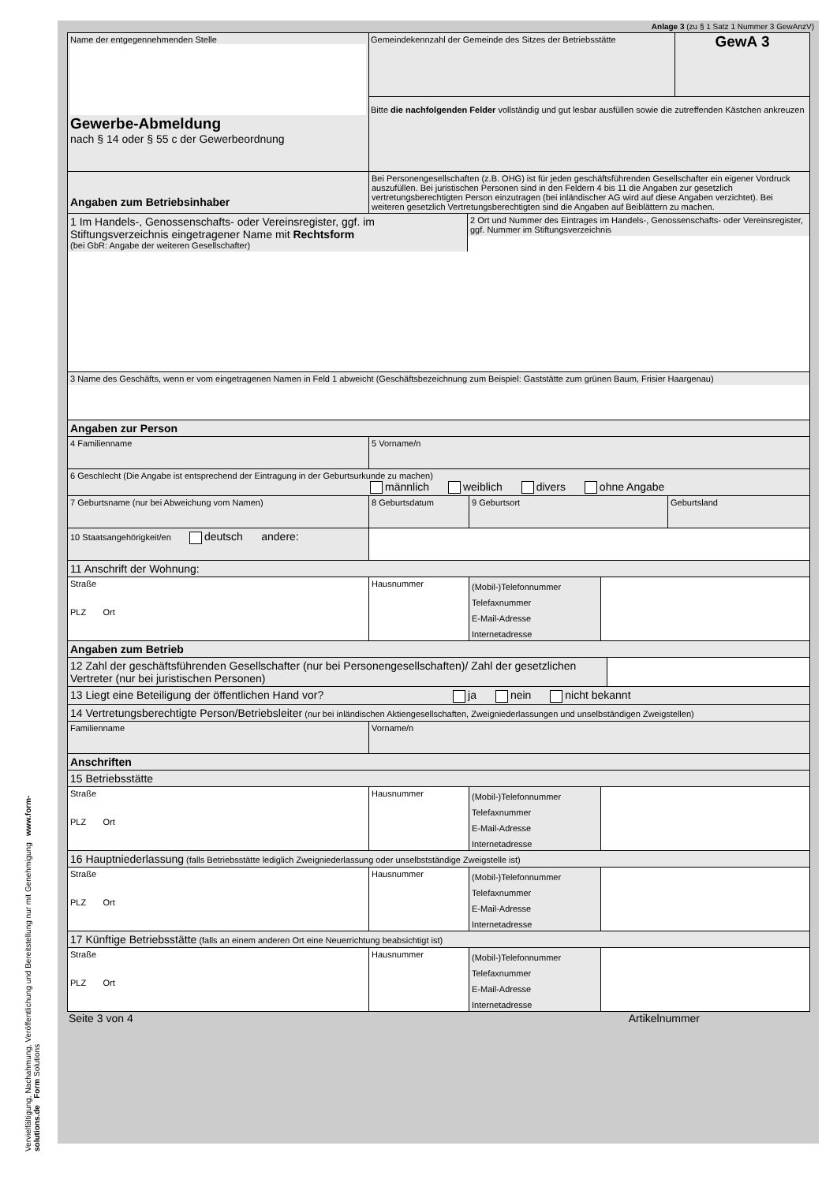Vervielfältigung, Nachahmung, Veröffentlichung und Bereitstellung nur mit Genehmigung www.form-solutions.de Form Solutions
Anlage 3 (zu § 1 Satz 1 Nummer 3 GewAnzV)
Name der entgegennehmenden Stelle
Gewerbe-Abmeldung
nach § 14 oder § 55 c der Gewerbeordnung
Gemeindekennzahl der Gemeinde des Sitzes der Betriebsstätte
GewA 3
Bitte die nachfolgenden Felder vollständig und gut lesbar ausfüllen sowie die zutreffenden Kästchen ankreuzen
Angaben zum Betriebsinhaber
Bei Personengesellschaften (z.B. OHG) ist für jeden geschäftsführenden Gesellschafter ein eigener Vordruck auszufüllen. Bei juristischen Personen sind in den Feldern 4 bis 11 die Angaben zur gesetzlich vertretungsberechtigten Person einzutragen (bei inländischer AG wird auf diese Angaben verzichtet). Bei weiteren gesetzlich Vertretungsberechtigten sind die Angaben auf Beiblättern zu machen.
1 Im Handels-, Genossenschafts- oder Vereinsregister, ggf. im Stiftungsverzeichnis eingetragener Name mit Rechtsform
(bei GbR: Angabe der weiteren Gesellschafter)
2 Ort und Nummer des Eintrages im Handels-, Genossenschafts- oder Vereinsregister, ggf. Nummer im Stiftungsverzeichnis
3 Name des Geschäfts, wenn er vom eingetragenen Namen in Feld 1 abweicht (Geschäftsbezeichnung zum Beispiel: Gaststätte zum grünen Baum, Frisier Haargenau)
Angaben zur Person
4 Familienname 5 Vorname/n
6 Geschlecht (Die Angabe ist entsprechend der Eintragung in der Geburtsurkunde zu machen)
männlich weiblich divers ohne Angabe
7 Geburtsname (nur bei Abweichung vom Namen) 8 Geburtsdatum 9 Geburtsort Geburtsland
10 Staatsangehörigkeit/en deutsch andere:
11 Anschrift der Wohnung:
Straße
PLZ Ort
Hausnummer
(Mobil-)Telefonnummer
Telefaxnummer
E-Mail-Adresse
Internetadresse
Angaben zum Betrieb
12 Zahl der geschäftsführenden Gesellschafter (nur bei Personengesellschaften)/ Zahl der gesetzlichen Vertreter (nur bei juristischen Personen)
13 Liegt eine Beteiligung der öffentlichen Hand vor? ja nein nicht bekannt
14 Vertretungsberechtigte Person/Betriebsleiter (nur bei inländischen Aktiengesellschaften, Zweigniederlassungen und unselbständigen Zweigstellen)
Familienname Vorname/n
Anschriften
15 Betriebsstätte
Straße
PLZ Ort
Hausnummer
(Mobil-)Telefonnummer
Telefaxnummer
E-Mail-Adresse
Internetadresse
16 Hauptniederlassung (falls Betriebsstätte lediglich Zweigniederlassung oder unselbstständige Zweigstelle ist)
Straße
PLZ Ort
Hausnummer
(Mobil-)Telefonnummer
Telefaxnummer
E-Mail-Adresse
Internetadresse
17 Künftige Betriebsstätte (falls an einem anderen Ort eine Neuerrichtung beabsichtigt ist)
Straße
PLZ Ort
Hausnummer
(Mobil-)Telefonnummer
Telefaxnummer
E-Mail-Adresse
Internetadresse
Seite 3 von 4 Artikelnummer